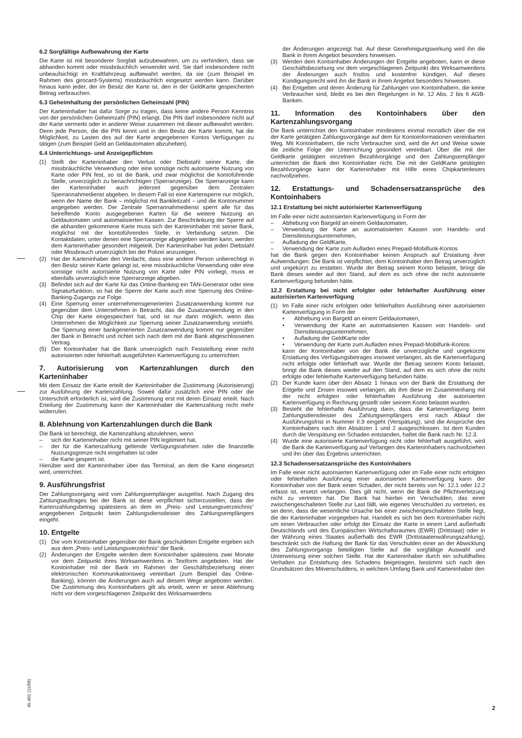6.2 Sorgfältige Aufbewahrung der Karte
Die Karte ist mit besonderer Sorgfalt aufzubewahren, um zu verhindern, dass sie abhanden kommt oder missbräuchlich verwendet wird. Sie darf insbesondere nicht unbeaufsichtigt im Kraftfahrzeug aufbewahrt werden, da sie (zum Beispiel im Rahmen des girocard-Systems) missbräuchlich eingesetzt werden kann. Darüber hinaus kann jeder, der im Besitz der Karte ist, den in der GeldKarte gespeicherten Betrag verbrauchen.
6.3 Geheimhaltung der persönlichen Geheimzahl (PIN)
Der Karteninhaber hat dafür Sorge zu tragen, dass keine andere Person Kenntnis von der persönlichen Geheimzahl (PIN) erlangt. Die PIN darf insbesondere nicht auf der Karte vermerkt oder in anderer Weise zusammen mit dieser aufbewahrt werden. Denn jede Person, die die PIN kennt und in den Besitz der Karte kommt, hat die Möglichkeit, zu Lasten des auf der Karte angegebenen Kontos Verfügungen zu tätigen (zum Beispiel Geld an Geldautomaten abzuheben).
6.4 Unterrichtungs- und Anzeigepflichten
(1) Stellt der Karteninhaber den Verlust oder Diebstahl seiner Karte, die missbräuchliche Verwendung oder eine sonstige nicht autorisierte Nutzung von Karte oder PIN fest, so ist die Bank, und zwar möglichst die kontoführende Stelle, unverzüglich zu benachrichtigen (Sperranzeige). Die Sperranzeige kann der Karteninhaber auch jederzeit gegenüber dem Zentralen Sperrannahmedienst abgeben. In diesem Fall ist eine Kartensperre nur möglich, wenn der Name der Bank – möglichst mit Bankleitzahl – und die Kontonummer angegeben werden. Der Zentrale Sperrannahmedienst sperrt alle für das betreffende Konto ausgegebenen Karten für die weitere Nutzung an Geldautomaten und automatisierten Kassen. Zur Beschränkung der Sperre auf die abhanden gekommene Karte muss sich der Karteninhaber mit seiner Bank, möglichst mit der kontoführenden Stelle, in Verbindung setzen. Die Kontaktdaten, unter denen eine Sperranzeige abgegeben werden kann, werden dem Karteninhaber gesondert mitgeteilt. Der Karteninhaber hat jeden Diebstahl oder Missbrauch unverzüglich bei der Polizei anzuzeigen.
(2) Hat der Karteninhaber den Verdacht, dass eine andere Person unberechtigt in den Besitz seiner Karte gelangt ist, eine missbräuchliche Verwendung oder eine sonstige nicht autorisierte Nutzung von Karte oder PIN vorliegt, muss er ebenfalls unverzüglich eine Sperranzeige abgeben.
(3) Befindet sich auf der Karte für das Online-Banking ein TAN-Generator oder eine Signaturfunktion, so hat die Sperre der Karte auch eine Sperrung des Online-Banking-Zugangs zur Folge.
(4) Eine Sperrung einer unternehmensgenerierten Zusatzanwendung kommt nur gegenüber dem Unternehmen in Betracht, das die Zusatzanwendung in den Chip der Karte eingespeichert hat, und ist nur dann möglich, wenn das Unternehmen die Möglichkeit zur Sperrung seiner Zusatzanwendung vorsieht. Die Sperrung einer bankgenerierten Zusatzanwendung kommt nur gegenüber der Bank in Betracht und richtet sich nach dem mit der Bank abgeschlossenen Vertrag.
(5) Der Kontoinhaber hat die Bank unverzüglich nach Feststellung einer nicht autorisierten oder fehlerhaft ausgeführten Kartenverfügung zu unterrichten.
7. Autorisierung von Kartenzahlungen durch den Karteninhaber
Mit dem Einsatz der Karte erteilt der Karteninhaber die Zustimmung (Autorisierung) zur Ausführung der Kartenzahlung. Soweit dafür zusätzlich eine PIN oder die Unterschrift erforderlich ist, wird die Zustimmung erst mit deren Einsatz erteilt. Nach Erteilung der Zustimmung kann der Karteninhaber die Kartenzahlung nicht mehr widerrufen.
8. Ablehnung von Kartenzahlungen durch die Bank
Die Bank ist berechtigt, die Kartenzahlung abzulehnen, wenn
– sich der Karteninhaber nicht mit seiner PIN legitimiert hat,
– der für die Kartenzahlung geltende Verfügungsrahmen oder die finanzielle Nutzungsgrenze nicht eingehalten ist oder
– die Karte gesperrt ist.
Hierüber wird der Karteninhaber über das Terminal, an dem die Karte eingesetzt wird, unterrichtet.
9. Ausführungsfrist
Der Zahlungsvorgang wird vom Zahlungsempfänger ausgelöst. Nach Zugang des Zahlungsauftrages bei der Bank ist diese verpflichtet sicherzustellen, dass der Kartenzahlungsbetrag spätestens an dem im „Preis- und Leistungsverzeichnis“ angegebenen Zeitpunkt beim Zahlungsdienstleister des Zahlungsempfängers eingeht.
10. Entgelte
(1) Die vom Kontoinhaber gegenüber der Bank geschuldeten Entgelte ergeben sich aus dem „Preis- und Leistungsverzeichnis“ der Bank.
(2) Änderungen der Entgelte werden dem Kontoinhaber spätestens zwei Monate vor dem Zeitpunkt ihres Wirksamwerdens in Textform angeboten. Hat der Kontoinhaber mit der Bank im Rahmen der Geschäftsbeziehung einen elektronischen Kommunikationsweg vereinbart (zum Beispiel das Online-Banking), können die Änderungen auch auf diesem Wege angeboten werden. Die Zustimmung des Kontoinhabers gilt als erteilt, wenn er seine Ablehnung nicht vor dem vorgeschlagenen Zeitpunkt des Wirksamwerdens
der Änderungen angezeigt hat. Auf diese Genehmigungswirkung wird ihn die Bank in ihrem Angebot besonders hinweisen.
(3) Werden dem Kontoinhaber Änderungen der Entgelte angeboten, kann er diese Geschäftsbeziehung vor dem vorgeschlagenen Zeitpunkt des Wirksamwerdens der Änderungen auch fristlos und kostenfrei kündigen. Auf dieses Kündigungsrecht wird ihn die Bank in ihrem Angebot besonders hinweisen.
(4) Bei Entgelten und deren Änderung für Zahlungen von Kontoinhabern, die keine Verbraucher sind, bleibt es bei den Regelungen in Nr. 12 Abs. 2 bis 6 AGB-Banken.
11. Information des Kontoinhabers über den Kartenzahlungsvorgang
Die Bank unterrichtet den Kontoinhaber mindestens einmal monatlich über die mit der Karte getätigten Zahlungsvorgänge auf dem für Kontoinformationen vereinbarten Weg. Mit Kontoinhabern, die nicht Verbraucher sind, wird die Art und Weise sowie die zeitliche Folge der Unterrichtung gesondert vereinbart. Über die mit der Geldkarte getätigten einzelnen Bezahlvorgänge und den Zahlungsempfänger unterrichtet die Bank den Kontoinhaber nicht. Die mit der GeldKarte getätigten Bezahlvorgänge kann der Karteninhaber mit Hilfe eines Chipkartenlesers nachvollziehen.
12. Erstattungs- und Schadensersatzansprüche des Kontoinhabers
12.1 Erstattung bei nicht autorisierter Kartenverfügung
Im Falle einer nicht autorisierten Kartenverfügung in Form der
– Abhebung von Bargeld an einem Geldautomaten,
– Verwendung der Karte an automatisierten Kassen von Handels- und Dienstleistungsunternehmen,
– Aufladung der GeldKarte,
– Verwendung der Karte zum Aufladen eines Prepaid-Mobilfunk-Kontos
hat die Bank gegen den Kontoinhaber keinen Anspruch auf Erstattung ihrer Aufwendungen. Die Bank ist verpflichtet, dem Kontoinhaber den Betrag unverzüglich und ungekürzt zu erstatten. Wurde der Betrag seinem Konto belastet, bringt die Bank dieses wieder auf den Stand, auf dem es sich ohne die nicht autorisierte Kartenverfügung befunden hätte.
12.2 Erstattung bei nicht erfolgter oder fehlerhafter Ausführung einer autorisierten Kartenverfügung
(1) Im Falle einer nicht erfolgten oder fehlerhaften Ausführung einer autorisierten Kartenverfügung in Form der
• Abhebung von Bargeld an einem Geldautomaten,
• Verwendung der Karte an automatisierten Kassen von Handels- und Dienstleistungsunternehmen,
• Aufladung der GeldKarte oder
• Verwendung der Karte zum Aufladen eines Prepaid-Mobilfunk-Kontos
kann der Kontoinhaber von der Bank die unverzügliche und ungekürzte Erstattung des Verfügungsbetrages insoweit verlangen, als die Kartenverfügung nicht erfolgte oder fehlerhaft war. Wurde der Betrag seinem Konto belastet, bringt die Bank dieses wieder auf den Stand, auf dem es sich ohne die nicht erfolgte oder fehlerhafte Kartenverfügung befunden hätte.
(2) Der Kunde kann über den Absatz 1 hinaus von der Bank die Erstattung der Entgelte und Zinsen insoweit verlangen, als ihm diese im Zusammenhang mit der nicht erfolgten oder fehlerhaften Ausführung der autorisierten Kartenverfügung in Rechnung gestellt oder seinem Konto belastet wurden.
(3) Besteht die fehlerhafte Ausführung darin, dass die Kartenverfügung beim Zahlungsdienstleister des Zahlungsempfängers erst nach Ablauf der Ausführungsfrist in Nummer II.9 eingeht (Verspätung), sind die Ansprüche des Kontoinhabers nach den Absätzen 1 und 2 ausgeschlossen. Ist dem Kunden durch die Verspätung ein Schaden entstanden, haftet die Bank nach Nr. 12.3.
(4) Wurde eine autorisierte Kartenverfügung nicht oder fehlerhaft ausgeführt, wird die Bank die Kartenverfügung auf Verlangen des Karteninhabers nachvollziehen und ihn über das Ergebnis unterrichten.
12.3 Schadensersatzansprüche des Kontoinhabers
Im Falle einer nicht autorisierten Kartenverfügung oder im Falle einer nicht erfolgten oder fehlerhaften Ausführung einer autorisierten Kartenverfügung kann der Kontoinhaber von der Bank einen Schaden, der nicht bereits von Nr. 12.1 oder 12.2 erfasst ist, ersetzt verlangen. Dies gilt nicht, wenn die Bank die Pflichtverletzung nicht zu vertreten hat. Die Bank hat hierbei ein Verschulden, das einer zwischengeschalteten Stelle zur Last fällt, wie eigenes Verschulden zu vertreten, es sei denn, dass die wesentliche Ursache bei einer zwischengeschalteten Stelle liegt, die der Karteninhaber vorgegeben hat. Handelt es sich bei dem Kontoinhaber nicht um einen Verbraucher oder erfolgt der Einsatz der Karte in einem Land außerhalb Deutschlands und des Europäischen Wirtschaftsraumes (EWR) (Drittstaat) oder in der Währung eines Staates außerhalb des EWR (Drittstaatenwährungszahlung), beschränkt sich die Haftung der Bank für das Verschulden einer an der Abwicklung des Zahlungsvorgangs beteiligten Stelle auf die sorgfältige Auswahl und Unterweisung einer solchen Stelle. Hat der Karteninhaber durch ein schuldhaftes Verhalten zur Entstehung des Schadens beigetragen, bestimmt sich nach den Grundsätzen des Mitverschuldens, in welchem Umfang Bank und Karteninhaber den
45.401 (11/09)
2